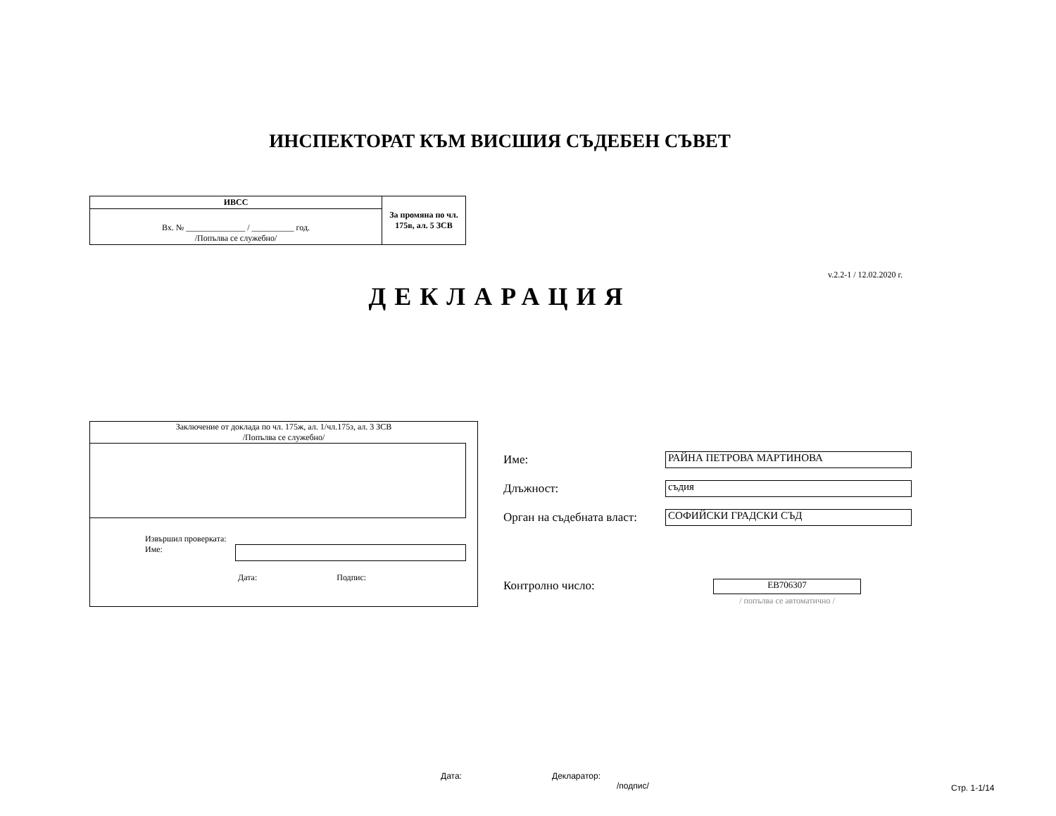ИНСПЕКТОРАТ КЪМ ВИСШИЯ СЪДЕБЕН СЪВЕТ
| ИВСС | За промяна по чл. 175в, ал. 5 ЗСВ |
| Вх. № ______________ / __________ год. /Попълва се служебно/ | |
v.2.2-1 / 12.02.2020 г.
ДЕКЛАРАЦИЯ
Заключение от доклада по чл. 175ж, ал. 1/чл.175з, ал. 3 ЗСВ
/Попълва се служебно/
Извършил проверката:
Име:
Дата: Подпис:
Име: РАЙНА ПЕТРОВА МАРТИНОВА
Длъжност: съдия
Орган на съдебната власт: СОФИЙСКИ ГРАДСКИ СЪД
Контролно число: ЕВ706307
/ попълва се автоматично /
Дата:
Декларатор:
/подпис/
Стр. 1-1/14